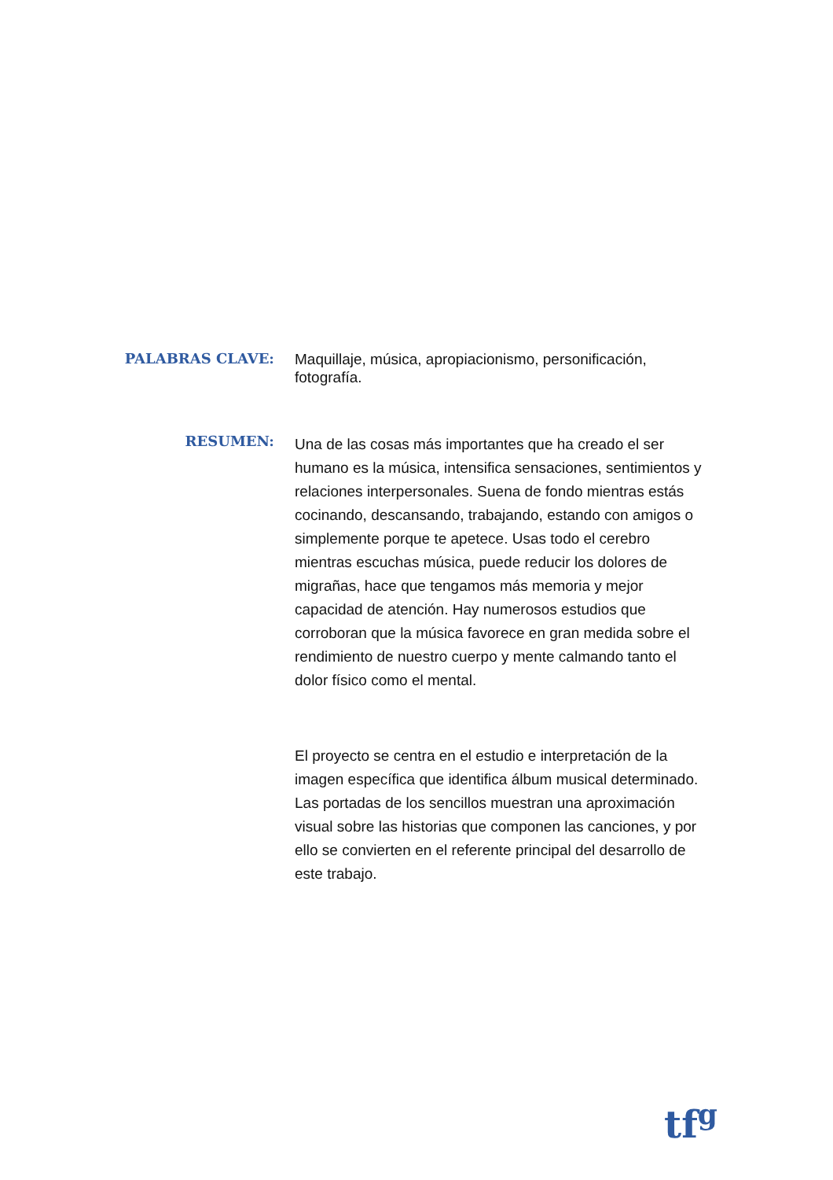PALABRAS CLAVE:
Maquillaje, música, apropiacionismo, personificación, fotografía.
RESUMEN:
Una de las cosas más importantes que ha creado el ser humano es la música, intensifica sensaciones, sentimientos y relaciones interpersonales. Suena de fondo mientras estás cocinando, descansando, trabajando, estando con amigos o simplemente porque te apetece. Usas todo el cerebro mientras escuchas música, puede reducir los dolores de migrañas, hace que tengamos más memoria y mejor capacidad de atención. Hay numerosos estudios que corroboran que la música favorece en gran medida sobre el rendimiento de nuestro cuerpo y mente calmando tanto el dolor físico como el mental.
El proyecto se centra en el estudio e interpretación de la imagen específica que identifica álbum musical determinado. Las portadas de los sencillos muestran una aproximación visual sobre las historias que componen las canciones, y por ello se convierten en el referente principal del desarrollo de este trabajo.
tf<sup>g</sup>